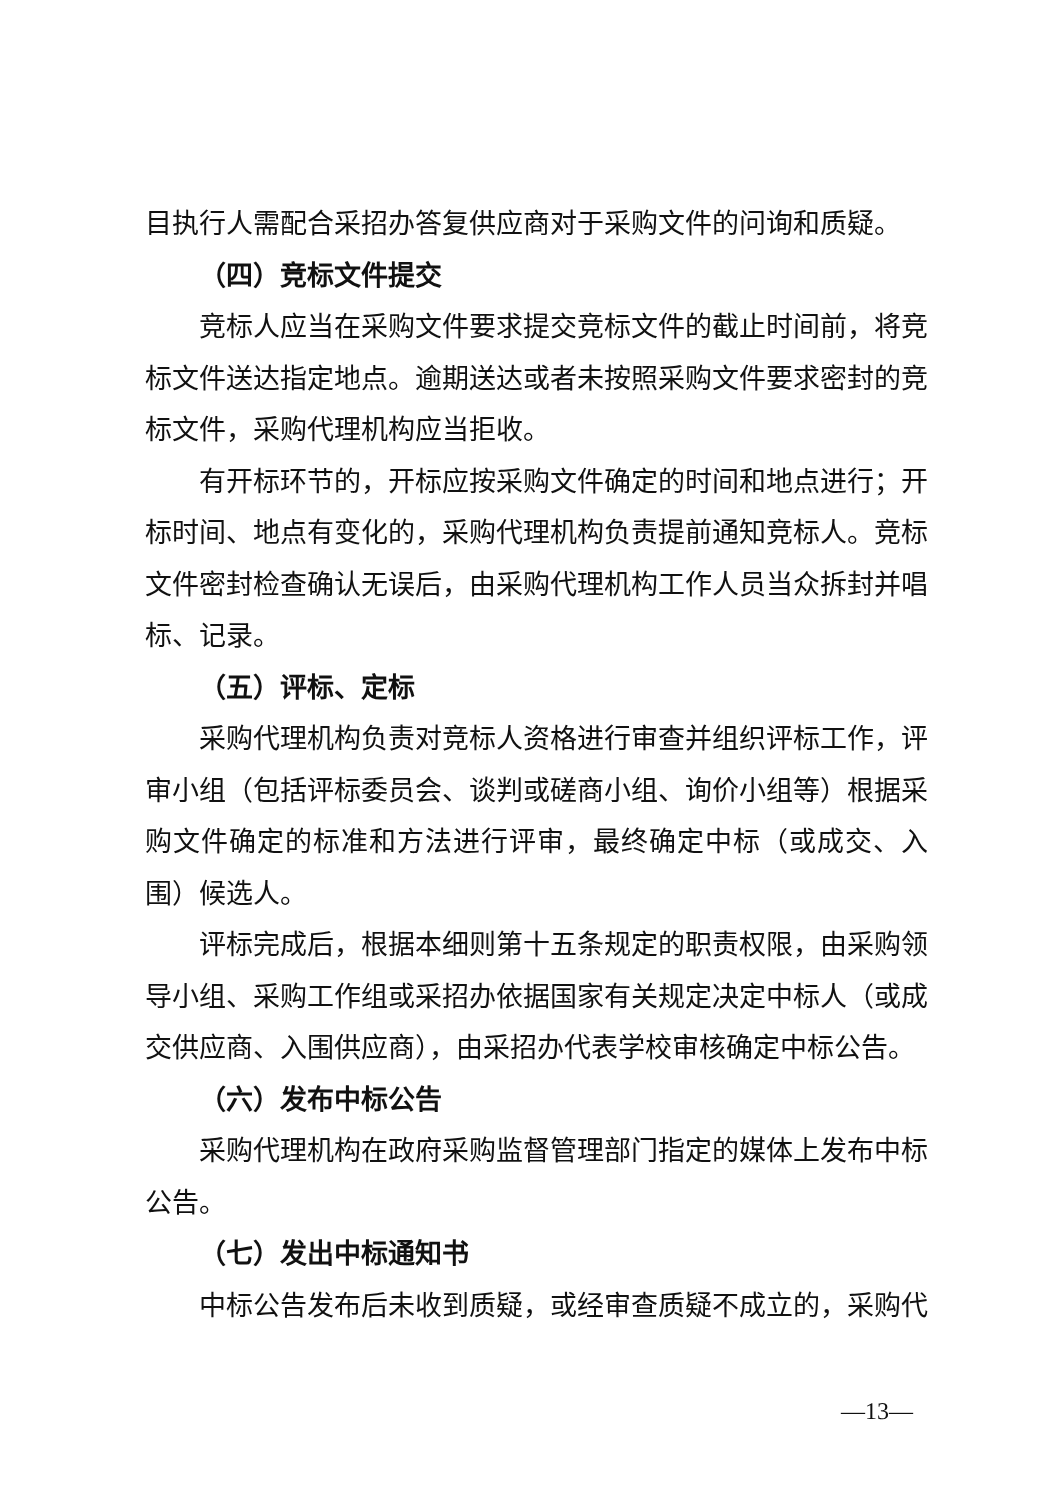目执行人需配合采招办答复供应商对于采购文件的问询和质疑。
（四）竞标文件提交
竞标人应当在采购文件要求提交竞标文件的截止时间前，将竞标文件送达指定地点。逾期送达或者未按照采购文件要求密封的竞标文件，采购代理机构应当拒收。
有开标环节的，开标应按采购文件确定的时间和地点进行；开标时间、地点有变化的，采购代理机构负责提前通知竞标人。竞标文件密封检查确认无误后，由采购代理机构工作人员当众拆封并唱标、记录。
（五）评标、定标
采购代理机构负责对竞标人资格进行审查并组织评标工作，评审小组（包括评标委员会、谈判或磋商小组、询价小组等）根据采购文件确定的标准和方法进行评审，最终确定中标（或成交、入围）候选人。
评标完成后，根据本细则第十五条规定的职责权限，由采购领导小组、采购工作组或采招办依据国家有关规定决定中标人（或成交供应商、入围供应商），由采招办代表学校审核确定中标公告。
（六）发布中标公告
采购代理机构在政府采购监督管理部门指定的媒体上发布中标公告。
（七）发出中标通知书
中标公告发布后未收到质疑，或经审查质疑不成立的，采购代
—13—